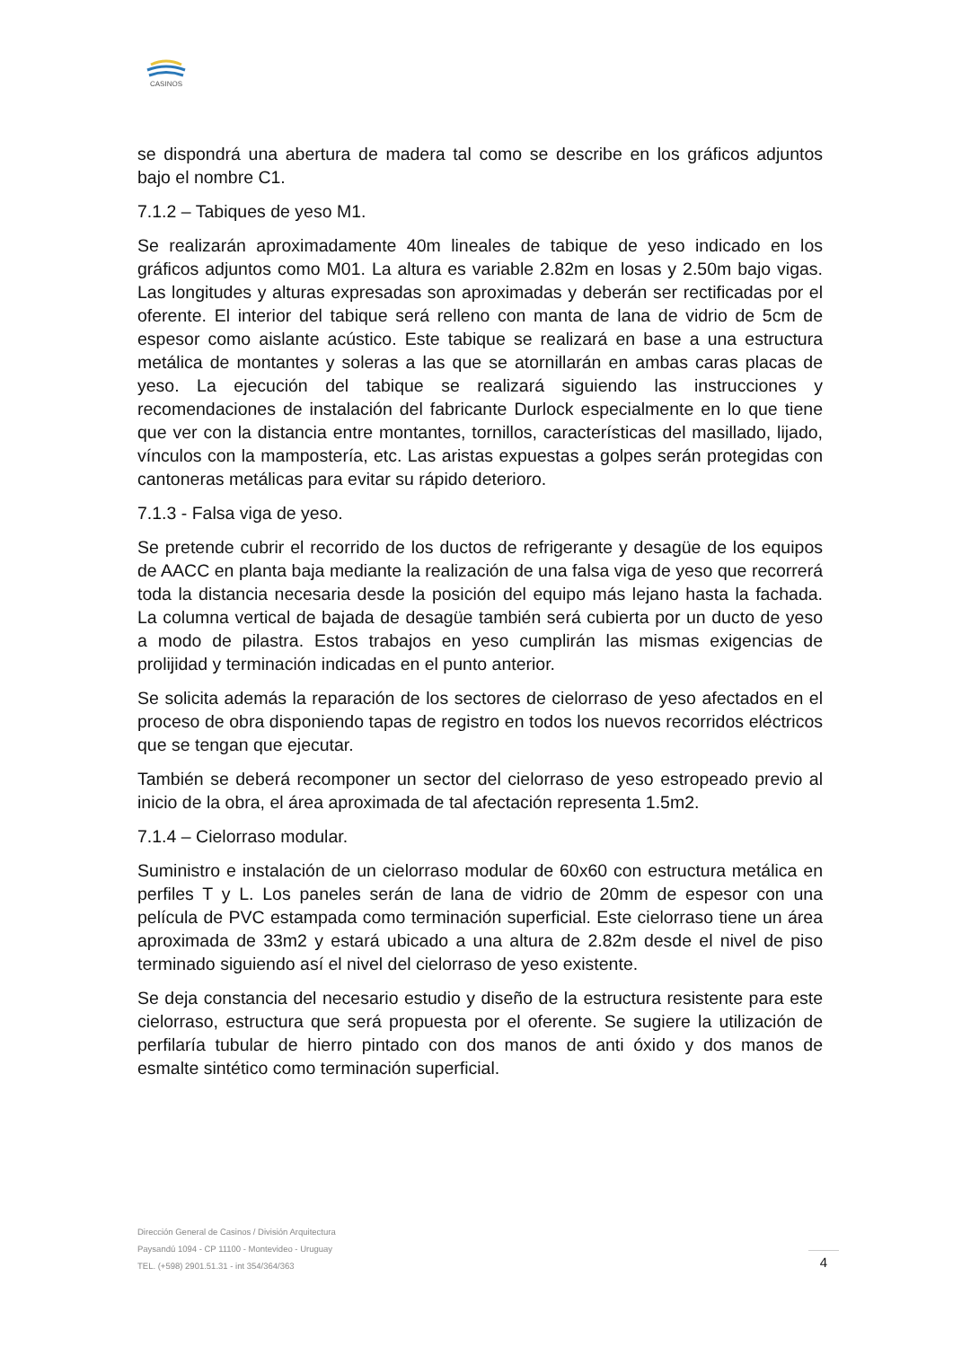CASINOS
se dispondrá una abertura de madera tal como se describe en los gráficos adjuntos bajo el nombre C1.
7.1.2 – Tabiques de yeso M1.
Se realizarán aproximadamente 40m lineales de tabique de yeso indicado en los gráficos adjuntos como M01. La altura es variable 2.82m en losas y 2.50m bajo vigas. Las longitudes y alturas expresadas son aproximadas y deberán ser rectificadas por el oferente. El interior del tabique será relleno con manta de lana de vidrio de 5cm de espesor como aislante acústico. Este tabique se realizará en base a una estructura metálica de montantes y soleras a las que se atornillarán en ambas caras placas de yeso. La ejecución del tabique se realizará siguiendo las instrucciones y recomendaciones de instalación del fabricante Durlock especialmente en lo que tiene que ver con la distancia entre montantes, tornillos, características del masillado, lijado, vínculos con la mampostería, etc. Las aristas expuestas a golpes serán protegidas con cantoneras metálicas para evitar su rápido deterioro.
7.1.3 - Falsa viga de yeso.
Se pretende cubrir el recorrido de los ductos de refrigerante y desagüe de los equipos de AACC en planta baja mediante la realización de una falsa viga de yeso que recorrerá toda la distancia necesaria desde la posición del equipo más lejano hasta la fachada. La columna vertical de bajada de desagüe también será cubierta por un ducto de yeso a modo de pilastra. Estos trabajos en yeso cumplirán las mismas exigencias de prolijidad y terminación indicadas en el punto anterior.
Se solicita además la reparación de los sectores de cielorraso de yeso afectados en el proceso de obra disponiendo tapas de registro en todos los nuevos recorridos eléctricos que se tengan que ejecutar.
También se deberá recomponer un sector del cielorraso de yeso estropeado previo al inicio de la obra, el área aproximada de tal afectación representa 1.5m2.
7.1.4 – Cielorraso modular.
Suministro e instalación de un cielorraso modular de 60x60 con estructura metálica en perfiles T y L. Los paneles serán de lana de vidrio de 20mm de espesor con una película de PVC estampada como terminación superficial. Este cielorraso tiene un área aproximada de 33m2 y estará ubicado a una altura de 2.82m desde el nivel de piso terminado siguiendo así el nivel del cielorraso de yeso existente.
Se deja constancia del necesario estudio y diseño de la estructura resistente para este cielorraso, estructura que será propuesta por el oferente. Se sugiere la utilización de perfilaría tubular de hierro pintado con dos manos de anti óxido y dos manos de esmalte sintético como terminación superficial.
Dirección General de Casinos / División Arquitectura
Paysandú 1094 - CP 11100 - Montevideo - Uruguay
TEL. (+598) 2901.51.31 - int 354/364/363
4